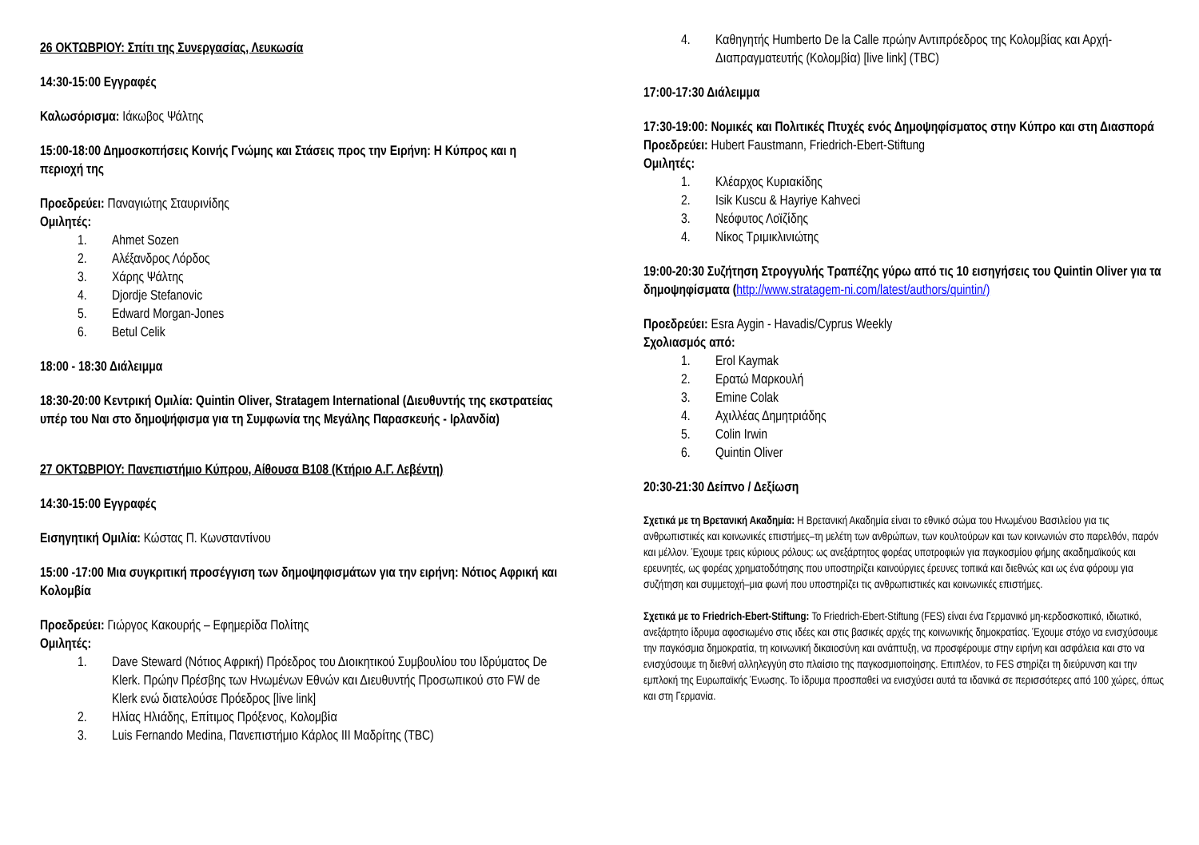26 ΟΚΤΩΒΡΙΟΥ: Σπίτι της Συνεργασίας, Λευκωσία
14:30-15:00 Εγγραφές
Καλωσόρισμα: Ιάκωβος Ψάλτης
15:00-18:00 Δημοσκοπήσεις Κοινής Γνώμης και Στάσεις προς την Ειρήνη: Η Κύπρος και η περιοχή της
Προεδρεύει: Παναγιώτης Σταυρινίδης
Ομιλητές:
1. Ahmet Sozen
2. Αλέξανδρος Λόρδος
3. Χάρης Ψάλτης
4. Djordje Stefanovic
5. Edward Morgan-Jones
6. Betul Celik
18:00 - 18:30 Διάλειμμα
18:30-20:00 Κεντρική Ομιλία: Quintin Oliver, Stratagem International (Διευθυντής της εκστρατείας υπέρ του Ναι στο δημοψήφισμα για τη Συμφωνία της Μεγάλης Παρασκευής - Ιρλανδία)
27 ΟΚΤΩΒΡΙΟΥ: Πανεπιστήμιο Κύπρου, Αίθουσα Β108 (Κτήριο Α.Γ. Λεβέντη)
14:30-15:00 Εγγραφές
Εισηγητική Ομιλία: Κώστας Π. Κωνσταντίνου
15:00 -17:00 Μια συγκριτική προσέγγιση των δημοψηφισμάτων για την ειρήνη: Νότιος Αφρική και Κολομβία
Προεδρεύει: Γιώργος Κακουρής – Εφημερίδα Πολίτης
Ομιλητές:
1. Dave Steward (Νότιος Αφρική) Πρόεδρος του Διοικητικού Συμβουλίου του Ιδρύματος De Klerk. Πρώην Πρέσβης των Ηνωμένων Εθνών και Διευθυντής Προσωπικού στο FW de Klerk ενώ διατελούσε Πρόεδρος [live link]
2. Ηλίας Ηλιάδης, Επίτιμος Πρόξενος, Κολομβία
3. Luis Fernando Medina, Πανεπιστήμιο Κάρλος ΙΙΙ Μαδρίτης (TBC)
4. Καθηγητής Humberto De la Calle πρώην Αντιπρόεδρος της Κολομβίας και Αρχή-Διαπραγματευτής (Κολομβία) [live link] (TBC)
17:00-17:30 Διάλειμμα
17:30-19:00: Νομικές και Πολιτικές Πτυχές ενός Δημοψηφίσματος στην Κύπρο και στη Διασπορά
Προεδρεύει: Hubert Faustmann, Friedrich-Ebert-Stiftung
Ομιλητές:
1. Κλέαρχος Κυριακίδης
2. Isik Kuscu & Hayriye Kahveci
3. Νεόφυτος Λοϊζίδης
4. Νίκος Τριμικλινιώτης
19:00-20:30 Συζήτηση Στρογγυλής Τραπέζης γύρω από τις 10 εισηγήσεις του Quintin Oliver για τα δημοψηφίσματα (http://www.stratagem-ni.com/latest/authors/quintin/)
Προεδρεύει: Esra Aygin - Havadis/Cyprus Weekly
Σχολιασμός από:
1. Erol Kaymak
2. Ερατώ Μαρκουλή
3. Emine Colak
4. Αχιλλέας Δημητριάδης
5. Colin Irwin
6. Quintin Oliver
20:30-21:30 Δείπνο / Δεξίωση
Σχετικά με τη Βρετανική Ακαδημία: Η Βρετανική Ακαδημία είναι το εθνικό σώμα του Ηνωμένου Βασιλείου για τις ανθρωπιστικές και κοινωνικές επιστήμες–τη μελέτη των ανθρώπων, των κουλτούρων και των κοινωνιών στο παρελθόν, παρόν και μέλλον. Έχουμε τρεις κύριους ρόλους: ως ανεξάρτητος φορέας υποτροφιών για παγκοσμίου φήμης ακαδημαϊκούς και ερευνητές, ως φορέας χρηματοδότησης που υποστηρίζει καινούργιες έρευνες τοπικά και διεθνώς και ως ένα φόρουμ για συζήτηση και συμμετοχή–μια φωνή που υποστηρίζει τις ανθρωπιστικές και κοινωνικές επιστήμες.
Σχετικά με το Friedrich-Ebert-Stiftung: Το Friedrich-Ebert-Stiftung (FES) είναι ένα Γερμανικό μη-κερδοσκοπικό, ιδιωτικό, ανεξάρτητο ίδρυμα αφοσιωμένο στις ιδέες και στις βασικές αρχές της κοινωνικής δημοκρατίας. Έχουμε στόχο να ενισχύσουμε την παγκόσμια δημοκρατία, τη κοινωνική δικαιοσύνη και ανάπτυξη, να προσφέρουμε στην ειρήνη και ασφάλεια και στο να ενισχύσουμε τη διεθνή αλληλεγγύη στο πλαίσιο της παγκοσμιοποίησης. Επιπλέον, το FES στηρίζει τη διεύρυνση και την εμπλοκή της Ευρωπαϊκής Ένωσης. Το ίδρυμα προσπαθεί να ενισχύσει αυτά τα ιδανικά σε περισσότερες από 100 χώρες, όπως και στη Γερμανία.